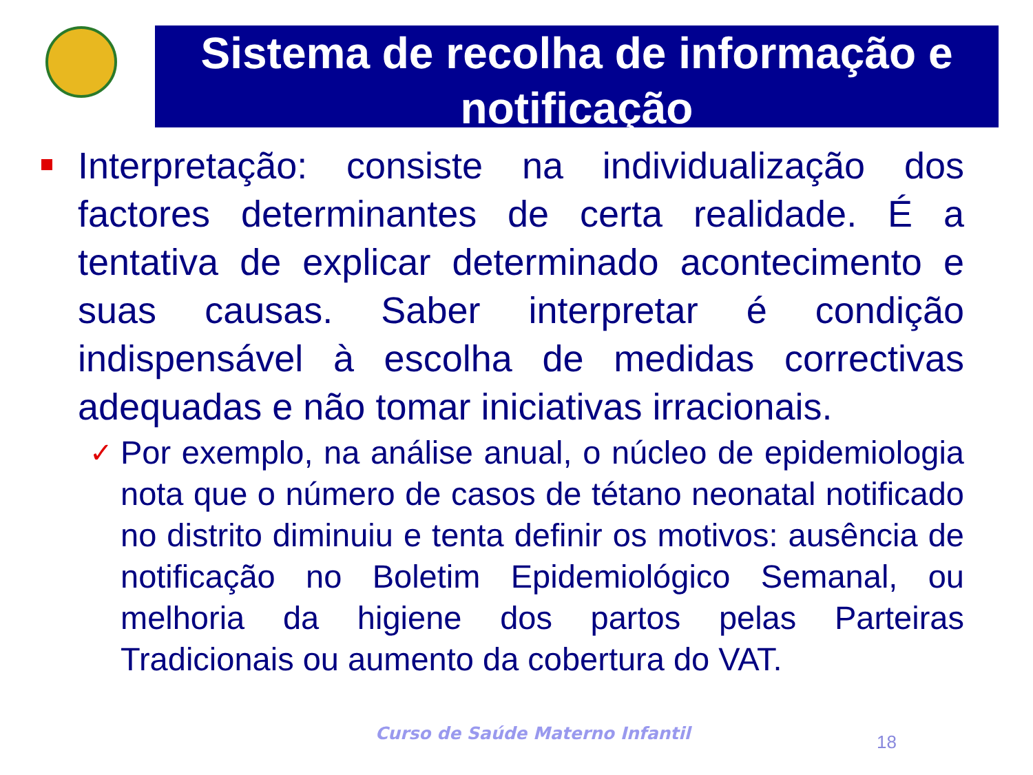Sistema de recolha de informação e notificação
Interpretação: consiste na individualização dos factores determinantes de certa realidade. É a tentativa de explicar determinado acontecimento e suas causas. Saber interpretar é condição indispensável à escolha de medidas correctivas adequadas e não tomar iniciativas irracionais.
✓
Por exemplo, na análise anual, o núcleo de epidemiologia nota que o número de casos de tétano neonatal notificado no distrito diminuiu e tenta definir os motivos: ausência de notificação no Boletim Epidemiológico Semanal, ou melhoria da higiene dos partos pelas Parteiras Tradicionais ou aumento da cobertura do VAT.
Curso de Saúde Materno Infantil
18